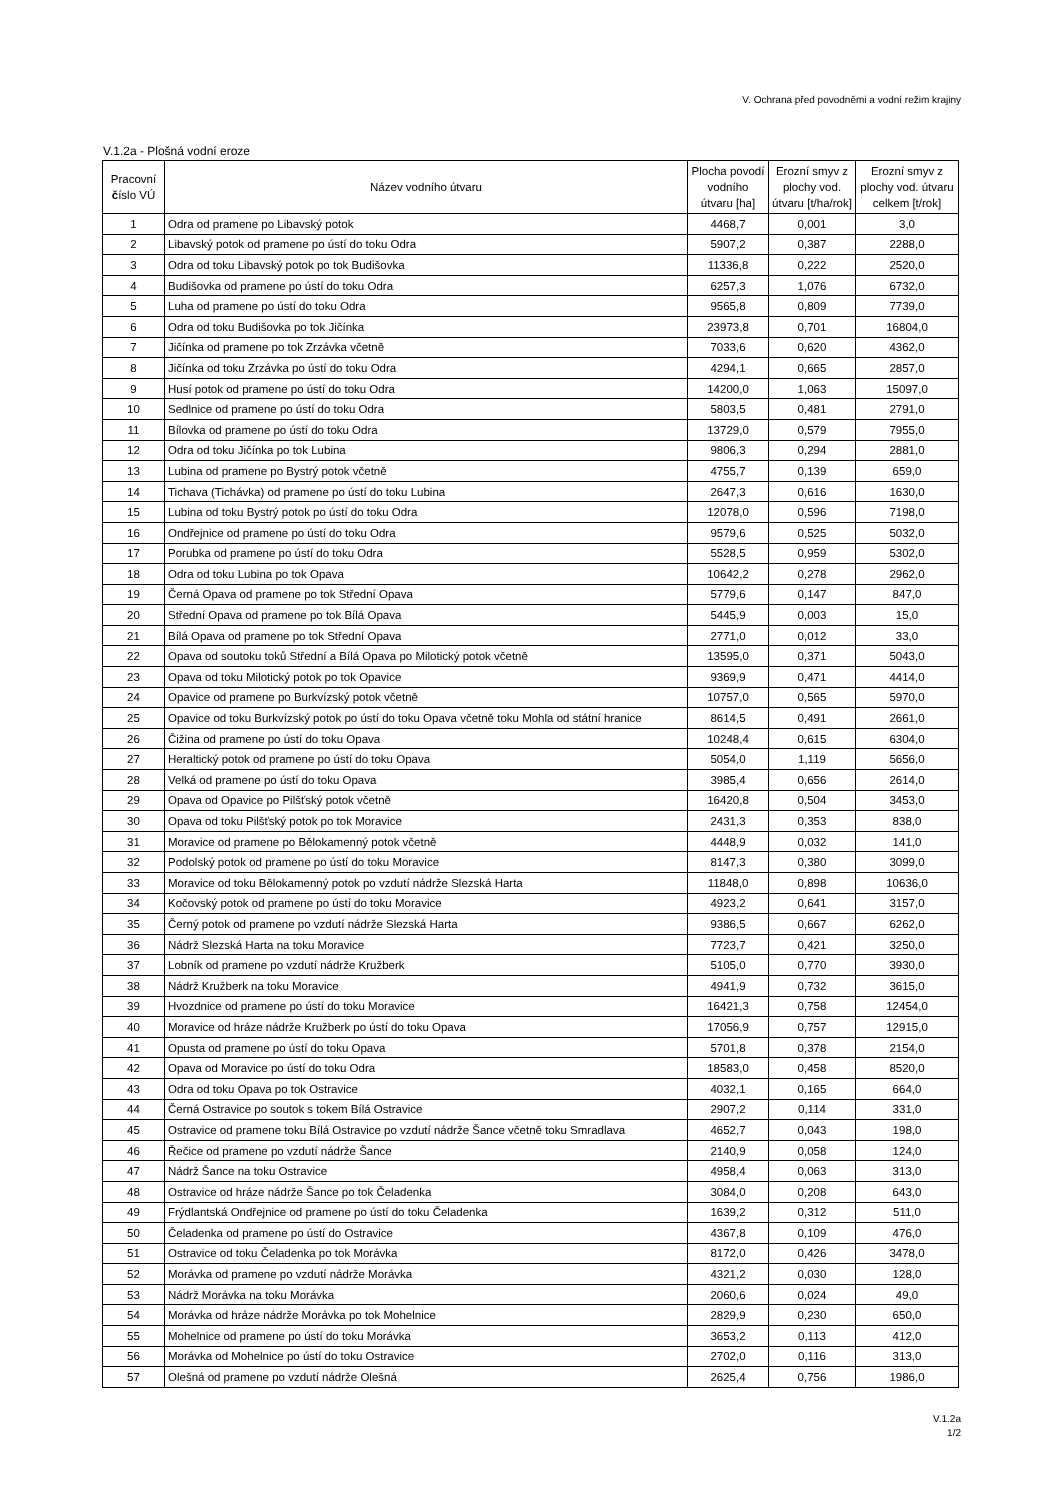V. Ochrana před povodněmi a vodní režim krajiny
V.1.2a - Plošná vodní eroze
| Pracovní č íslo VÚ | Název vodního útvaru | Plocha povodí vodního útvaru [ha] | Erozní smyv z plochy vod. útvaru [t/ha/rok] | Erozní smyv z plochy vod. útvaru celkem [t/rok] |
| --- | --- | --- | --- | --- |
| 1 | Odra od pramene po Libavský potok | 4468,7 | 0,001 | 3,0 |
| 2 | Libavský potok od pramene po ústí do toku Odra | 5907,2 | 0,387 | 2288,0 |
| 3 | Odra od toku Libavský potok po tok Budišovka | 11336,8 | 0,222 | 2520,0 |
| 4 | Budišovka od pramene po ústí do toku Odra | 6257,3 | 1,076 | 6732,0 |
| 5 | Luha od pramene po ústí do toku Odra | 9565,8 | 0,809 | 7739,0 |
| 6 | Odra od toku Budišovka po tok Jičínka | 23973,8 | 0,701 | 16804,0 |
| 7 | Jičínka od pramene po tok Zrzávka včetně | 7033,6 | 0,620 | 4362,0 |
| 8 | Jičínka od toku Zrzávka po ústí do toku Odra | 4294,1 | 0,665 | 2857,0 |
| 9 | Husí potok od pramene po ústí do toku Odra | 14200,0 | 1,063 | 15097,0 |
| 10 | Sedlnice od pramene po ústí do toku Odra | 5803,5 | 0,481 | 2791,0 |
| 11 | Bílovka od pramene po ústí do toku Odra | 13729,0 | 0,579 | 7955,0 |
| 12 | Odra od toku Jičínka po tok Lubina | 9806,3 | 0,294 | 2881,0 |
| 13 | Lubina od pramene po Bystrý potok včetně | 4755,7 | 0,139 | 659,0 |
| 14 | Tichava (Tichávka) od pramene po ústí do toku Lubina | 2647,3 | 0,616 | 1630,0 |
| 15 | Lubina od toku Bystrý potok po ústí do toku Odra | 12078,0 | 0,596 | 7198,0 |
| 16 | Ondřejnice od pramene po ústí do toku Odra | 9579,6 | 0,525 | 5032,0 |
| 17 | Porubka od pramene po ústí do toku Odra | 5528,5 | 0,959 | 5302,0 |
| 18 | Odra od toku Lubina po tok Opava | 10642,2 | 0,278 | 2962,0 |
| 19 | Černá Opava od pramene po tok Střední Opava | 5779,6 | 0,147 | 847,0 |
| 20 | Střední Opava od pramene po tok Bílá Opava | 5445,9 | 0,003 | 15,0 |
| 21 | Bílá Opava od pramene po tok Střední Opava | 2771,0 | 0,012 | 33,0 |
| 22 | Opava od soutoku toků Střední a Bílá Opava po Milotický potok včetně | 13595,0 | 0,371 | 5043,0 |
| 23 | Opava od toku Milotický potok po tok Opavice | 9369,9 | 0,471 | 4414,0 |
| 24 | Opavice od pramene po Burkvízský potok včetně | 10757,0 | 0,565 | 5970,0 |
| 25 | Opavice od toku Burkvízský potok po ústí do toku Opava včetně toku Mohla od státní hranice | 8614,5 | 0,491 | 2661,0 |
| 26 | Čižina od pramene po ústí do toku Opava | 10248,4 | 0,615 | 6304,0 |
| 27 | Heraltický potok od pramene po ústí do toku Opava | 5054,0 | 1,119 | 5656,0 |
| 28 | Velká od pramene po ústí do toku Opava | 3985,4 | 0,656 | 2614,0 |
| 29 | Opava od Opavice po Pilšťský potok včetně | 16420,8 | 0,504 | 3453,0 |
| 30 | Opava od toku Pilšťský potok po tok Moravice | 2431,3 | 0,353 | 838,0 |
| 31 | Moravice od pramene po Bělokamenný potok včetně | 4448,9 | 0,032 | 141,0 |
| 32 | Podolský potok od pramene po ústí do toku Moravice | 8147,3 | 0,380 | 3099,0 |
| 33 | Moravice od toku Bělokamenný potok po vzdutí nádrže Slezská Harta | 11848,0 | 0,898 | 10636,0 |
| 34 | Kočovský potok od pramene po ústí do toku Moravice | 4923,2 | 0,641 | 3157,0 |
| 35 | Černý potok od pramene po vzdutí nádrže Slezská Harta | 9386,5 | 0,667 | 6262,0 |
| 36 | Nádrž Slezská Harta na toku Moravice | 7723,7 | 0,421 | 3250,0 |
| 37 | Lobník od pramene po vzdutí nádrže Kružberk | 5105,0 | 0,770 | 3930,0 |
| 38 | Nádrž Kružberk na toku Moravice | 4941,9 | 0,732 | 3615,0 |
| 39 | Hvozdnice od pramene po ústí do toku Moravice | 16421,3 | 0,758 | 12454,0 |
| 40 | Moravice od hráze nádrže Kružberk po ústí do toku Opava | 17056,9 | 0,757 | 12915,0 |
| 41 | Opusta od pramene po ústí do toku Opava | 5701,8 | 0,378 | 2154,0 |
| 42 | Opava od Moravice po ústí do toku Odra | 18583,0 | 0,458 | 8520,0 |
| 43 | Odra od toku Opava po tok Ostravice | 4032,1 | 0,165 | 664,0 |
| 44 | Černá Ostravice po soutok s tokem Bílá Ostravice | 2907,2 | 0,114 | 331,0 |
| 45 | Ostravice od pramene toku Bílá Ostravice po vzdutí nádrže Šance včetně toku Smradlava | 4652,7 | 0,043 | 198,0 |
| 46 | Řečice od pramene po vzdutí nádrže Šance | 2140,9 | 0,058 | 124,0 |
| 47 | Nádrž Šance na toku Ostravice | 4958,4 | 0,063 | 313,0 |
| 48 | Ostravice od hráze nádrže Šance po tok Čeladenka | 3084,0 | 0,208 | 643,0 |
| 49 | Frýdlantská Ondřejnice od pramene po ústí do toku Čeladenka | 1639,2 | 0,312 | 511,0 |
| 50 | Čeladenka od pramene po ústí do Ostravice | 4367,8 | 0,109 | 476,0 |
| 51 | Ostravice od toku Čeladenka po tok Morávka | 8172,0 | 0,426 | 3478,0 |
| 52 | Morávka od pramene po vzdutí nádrže Morávka | 4321,2 | 0,030 | 128,0 |
| 53 | Nádrž Morávka na toku Morávka | 2060,6 | 0,024 | 49,0 |
| 54 | Morávka od hráze nádrže Morávka po tok Mohelnice | 2829,9 | 0,230 | 650,0 |
| 55 | Mohelnice od pramene po ústí do toku Morávka | 3653,2 | 0,113 | 412,0 |
| 56 | Morávka od Mohelnice po ústí do toku Ostravice | 2702,0 | 0,116 | 313,0 |
| 57 | Olešná od pramene po vzdutí nádrže Olešná | 2625,4 | 0,756 | 1986,0 |
V.1.2a
1/2